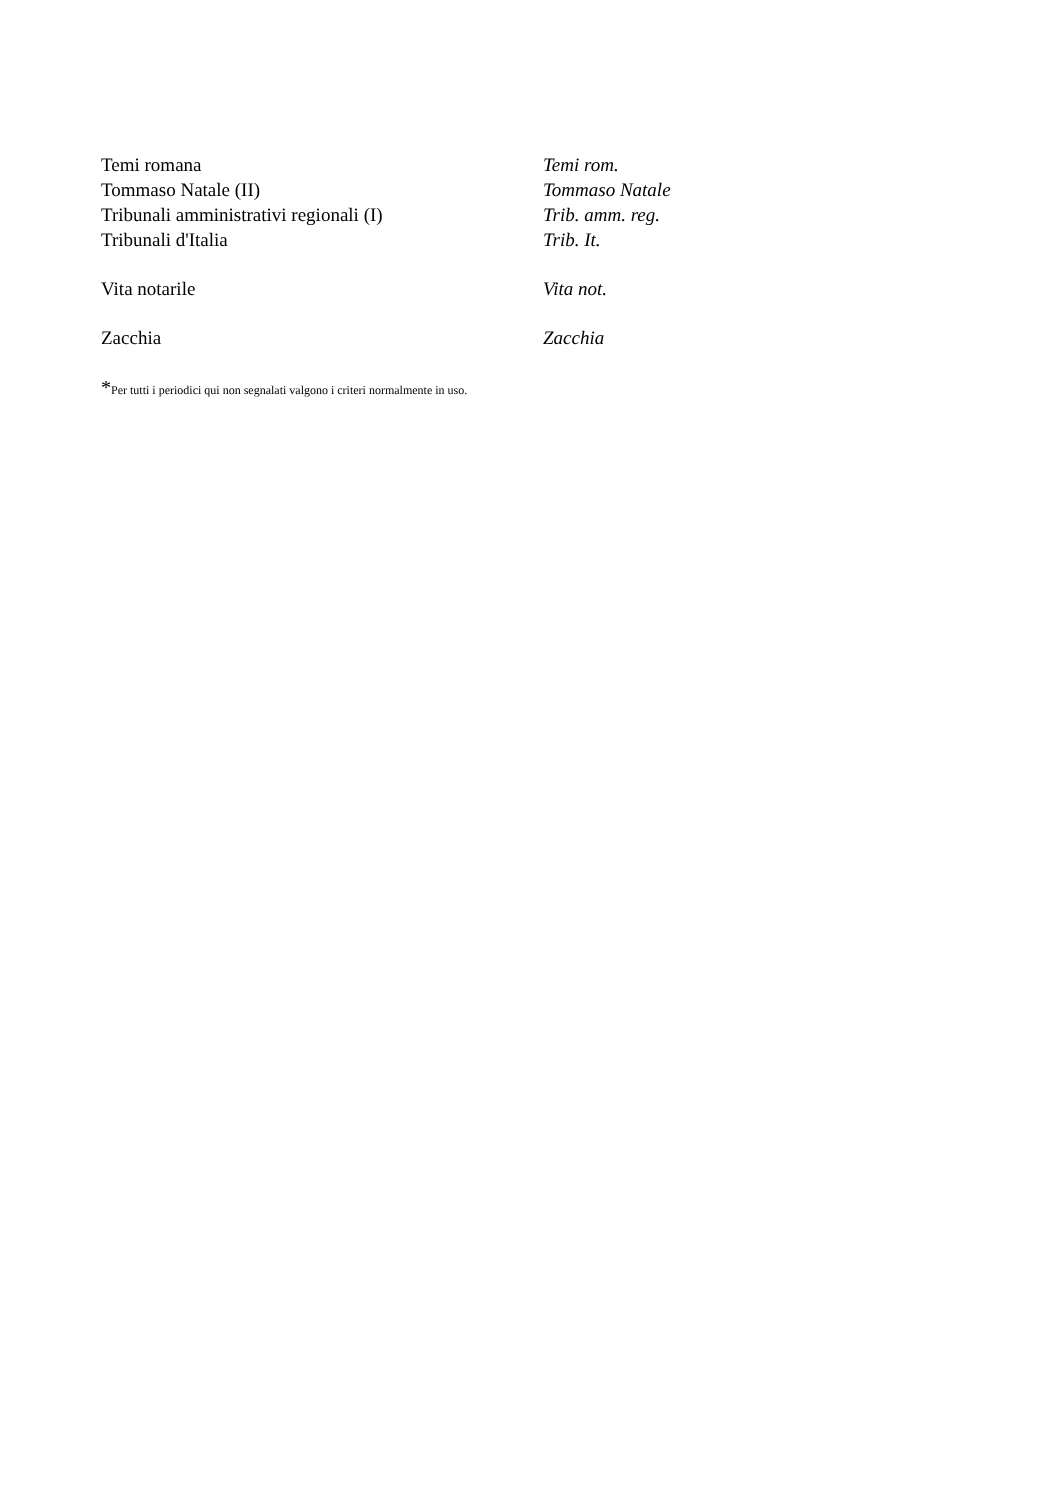| Temi romana | Temi rom. |
| Tommaso Natale (II) | Tommaso Natale |
| Tribunali amministrativi regionali (I) | Trib. amm. reg. |
| Tribunali d'Italia | Trib. It. |
| Vita notarile | Vita not. |
| Zacchia | Zacchia |
*Per tutti i periodici qui non segnalati valgono i criteri normalmente in uso.